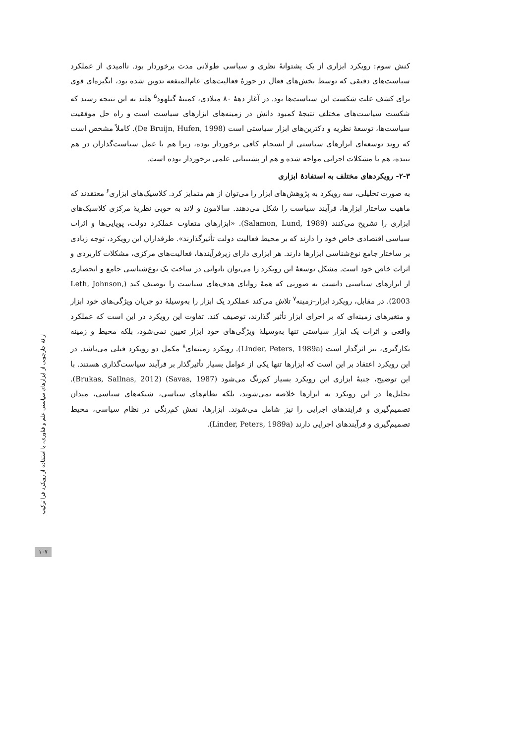کنش سوم: رویکرد ابزاری از یک پشتوانهٔ نظری و سیاسی طولانی مدت برخوردار بود. ناامیدی از عملکرد سیاست‌های دقیقی که توسط بخش‌های فعال در حوزهٔ فعالیت‌های عام‌المنفعه تدوین شده بود، انگیزه‌ای قوی برای کشف علت شکست این سیاست‌ها بود. در آغاز دههٔ ۸۰ میلادی، کمیتهٔ گیلهود<sup>۵</sup> هلند به این نتیجه رسید که شکست سیاست‌های مختلف نتیجهٔ کمبود دانش در زمینه‌های ابزارهای سیاست است و راه حل موفقیت سیاست‌ها، توسعهٔ نظریه و دکترین‌های ابزار سیاستی است (De Bruijn, Hufen, 1998). کاملاً مشخص است که روند توسعه‌ای ابزارهای سیاستی از انسجام کافی برخوردار بوده، زیرا هم با عمل سیاست‌گذاران در هم تنیده، هم با مشکلات اجرایی مواجه شده و هم از پشتیبانی علمی برخوردار بوده است.
۲-۳- رویکردهای مختلف به استفادهٔ ابزاری
به صورت تحلیلی، سه رویکرد به پژوهش‌های ابزار را می‌توان از هم متمایز کرد. کلاسیک‌های ابزاری<sup>۶</sup> معتقدند که ماهیت ساختار ابزارها، فرآیند سیاست را شکل می‌دهند. سالامون و لاند به خوبی نظریهٔ مرکزی کلاسیک‌های ابزاری را تشریح می‌کنند (Salamon, Lund, 1989). «ابزارهای متفاوت عملکرد دولت، پویایی‌ها و اثرات سیاسی اقتصادی خاص خود را دارند که بر محیط فعالیت دولت تأثیرگذارند». طرفداران این رویکرد، توجه زیادی بر ساختار جامع نوع‌شناسی ابزارها دارند. هر ابزاری دارای زیرفرآیندها، فعالیت‌های مرکزی، مشکلات کاربردی و اثرات خاص خود است. مشکل توسعهٔ این رویکرد را می‌توان ناتوانی در ساخت یک نوع‌شناسی جامع و انحصاری از ابزارهای سیاستی دانست به صورتی که همهٔ زوایای هدف‌های سیاست را توصیف کند (Leth, Johnson, 2003). در مقابل، رویکرد ابزار–زمینه<sup>۷</sup> تلاش می‌کند عملکرد یک ابزار را به‌وسیلهٔ دو جریان ویژگی‌های خود ابزار و متغیرهای زمینه‌ای که بر اجرای ابزار تأثیر گذارند، توصیف کند. تفاوت این رویکرد در این است که عملکرد واقعی و اثرات یک ابزار سیاستی تنها به‌وسیلهٔ ویژگی‌های خود ابزار تعیین نمی‌شود، بلکه محیط و زمینه بکارگیری، نیز اثرگذار است (Linder, Peters, 1989a). رویکرد زمینه‌ای<sup>۸</sup> مکمل دو رویکرد قبلی می‌باشد. در این رویکرد اعتقاد بر این است که ابزارها تنها یکی از عوامل بسیار تأثیرگذار بر فرآیند سیاست‌گذاری هستند. با این توضیح، جنبهٔ ابزاری این رویکرد بسیار کم‌رنگ می‌شود (Savas, 1987) (Brukas, Sallnas, 2012). تحلیل‌ها در این رویکرد به ابزارها خلاصه نمی‌شوند، بلکه نظام‌های سیاسی، شبکه‌های سیاسی، میدان تصمیم‌گیری و فرایندهای اجرایی را نیز شامل می‌شوند. ابزارها، نقش کم‌رنگی در نظام سیاسی، محیط تصمیم‌گیری و فرآیندهای اجرایی دارند (Linder, Peters, 1989a).
ارائهٔ چارچوبی از ابزارهای سیاستی علم و فناوری، با استفاده از رویکرد فرا ترکیب
۱۰۷